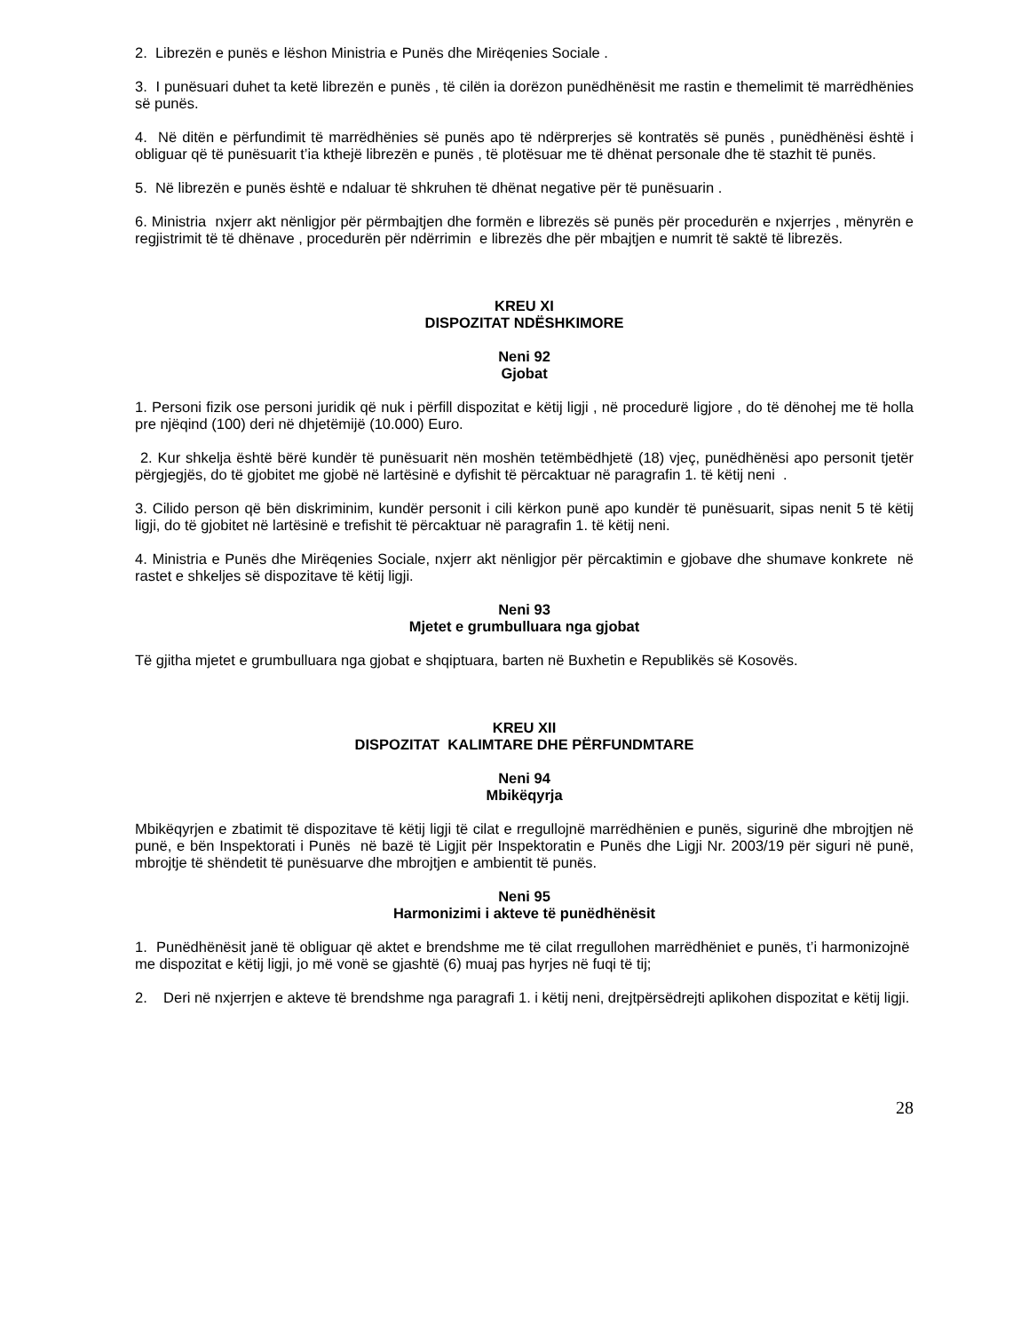2. Librezën e punës e lëshon Ministria e Punës dhe Mirëqenies Sociale .
3. I punësuari duhet ta ketë librezën e punës , të cilën ia dorëzon punëdhënësit me rastin e themelimit të marrëdhënies së punës.
4. Në ditën e përfundimit të marrëdhënies së punës apo të ndërprerjes së kontratës së punës , punëdhënësi është i obliguar që të punësuarit t’ia kthejë librezën e punës , të plotësuar me të dhënat personale dhe të stazhit të punës.
5. Në librezën e punës është e ndaluar të shkruhen të dhënat negative për të punësuarin .
6. Ministria nxjerr akt nënligjor për përmbajtjen dhe formën e librezës së punës për procedurën e nxjerrjes , mënyrën e regjistrimit të të dhënave , procedurën për ndërrimin e librezës dhe për mbajtjen e numrit të saktë të librezës.
KREU XI
DISPOZITAT NDËSHKIMORE
Neni 92
Gjobat
1. Personi fizik ose personi juridik që nuk i përfill dispozitat e këtij ligji , në procedurë ligjore , do të dënohej me të holla pre njëqind (100) deri në dhjetëmijë (10.000) Euro.
2. Kur shkelja është bërë kundër të punësuarit nën moshën tetëmbëdhjetë (18) vjeç, punëdhënësi apo personit tjetër përgjegjës, do të gjobitet me gjobë në lartësinë e dyfishit të përcaktuar në paragrafin 1. të këtij neni .
3. Cilido person që bën diskriminim, kundër personit i cili kërkon punë apo kundër të punësuarit, sipas nenit 5 të këtij ligji, do të gjobitet në lartësinë e trefishit të përcaktuar në paragrafin 1. të këtij neni.
4. Ministria e Punës dhe Mirëqenies Sociale, nxjerr akt nënligjor për përcaktimin e gjobave dhe shumave konkrete në rastet e shkeljes së dispozitave të këtij ligji.
Neni 93
Mjetet e grumbulluara nga gjobat
Të gjitha mjetet e grumbulluara nga gjobat e shqiptuara, barten në Buxhetin e Republikës së Kosovës.
KREU XII
DISPOZITAT KALIMTARE DHE PËRFUNDMTARE
Neni 94
Mbikëqyrja
Mbikëqyrjen e zbatimit të dispozitave të këtij ligji të cilat e rregullojnë marrëdhënien e punës, sigurinë dhe mbrojtjen në punë, e bën Inspektorati i Punës në bazë të Ligjit për Inspektoratin e Punës dhe Ligji Nr. 2003/19 për siguri në punë, mbrojtje të shëndetit të punësuarve dhe mbrojtjen e ambientit të punës.
Neni 95
Harmonizimi i akteve të punëdhënësit
1. Punëdhënësit janë të obliguar që aktet e brendshme me të cilat rregullohen marrëdhëniet e punës, t’i harmonizojnë me dispozitat e këtij ligji, jo më vonë se gjashtë (6) muaj pas hyrjes në fuqi të tij;
2. Deri në nxjerrjen e akteve të brendshme nga paragrafi 1. i këtij neni, drejtpërsëdrejti aplikohen dispozitat e këtij ligji.
28